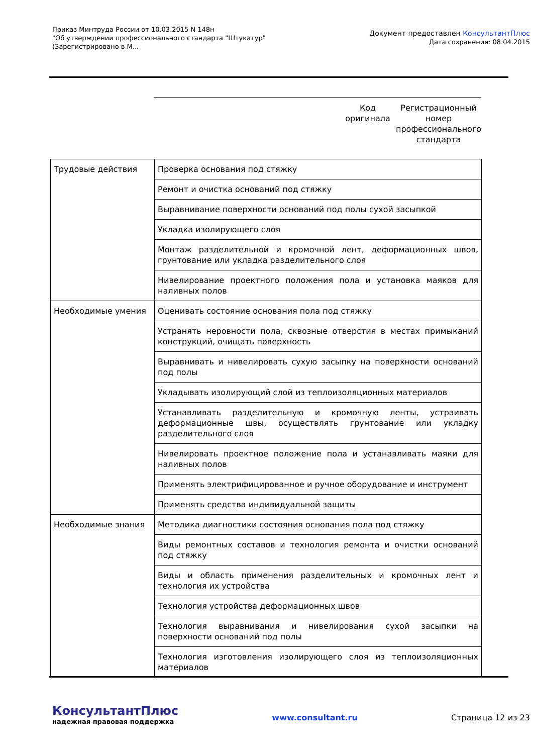Приказ Минтруда России от 10.03.2015 N 148н
"Об утверждении профессионального стандарта "Штукатур"
(Зарегистрировано в М...
Документ предоставлен КонсультантПлюс
Дата сохранения: 08.04.2015
Код оригинала
Регистрационный номер профессионального стандарта
| Трудовые действия | Проверка основания под стяжку |
| | Ремонт и очистка оснований под стяжку |
| | Выравнивание поверхности оснований под полы сухой засыпкой |
| | Укладка изолирующего слоя |
| | Монтаж разделительной и кромочной лент, деформационных швов, грунтование или укладка разделительного слоя |
| | Нивелирование проектного положения пола и установка маяков для наливных полов |
| Необходимые умения | Оценивать состояние основания пола под стяжку |
| | Устранять неровности пола, сквозные отверстия в местах примыканий конструкций, очищать поверхность |
| | Выравнивать и нивелировать сухую засыпку на поверхности оснований под полы |
| | Укладывать изолирующий слой из теплоизоляционных материалов |
| | Устанавливать разделительную и кромочную ленты, устраивать деформационные швы, осуществлять грунтование или укладку разделительного слоя |
| | Нивелировать проектное положение пола и устанавливать маяки для наливных полов |
| | Применять электрифицированное и ручное оборудование и инструмент |
| | Применять средства индивидуальной защиты |
| Необходимые знания | Методика диагностики состояния основания пола под стяжку |
| | Виды ремонтных составов и технология ремонта и очистки оснований под стяжку |
| | Виды и область применения разделительных и кромочных лент и технология их устройства |
| | Технология устройства деформационных швов |
| | Технология выравнивания и нивелирования сухой засыпки на поверхности оснований под полы |
| | Технология изготовления изолирующего слоя из теплоизоляционных материалов |
КонсультантПлюс
надежная правовая поддержка
www.consultant.ru Страница 12 из 23